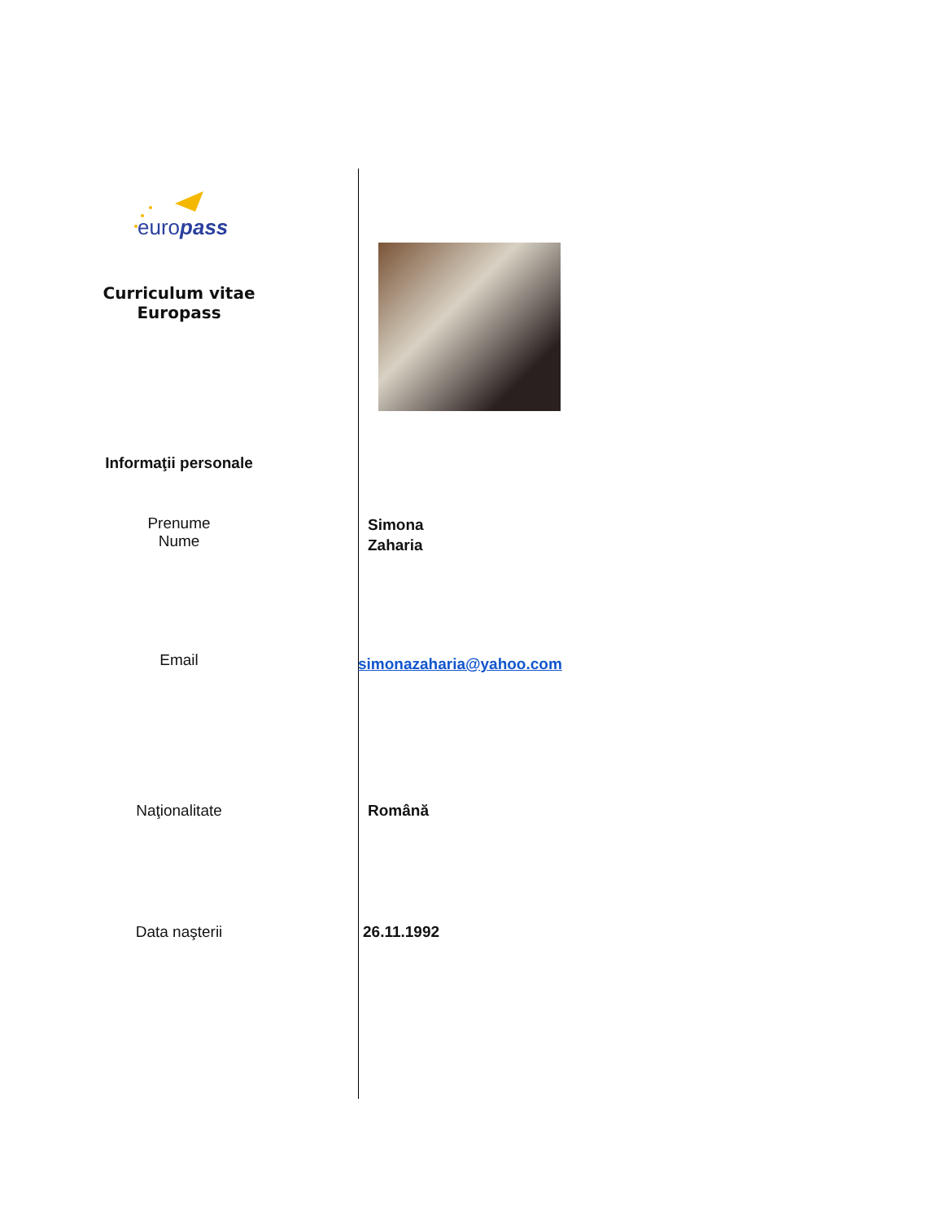europass
Curriculum vitae
Europass
Informaţii personale
Prenume
Nume
Simona
Zaharia
Email
simonazaharia@yahoo.com
Naţionalitate Română
Data naşterii 26.11.1992